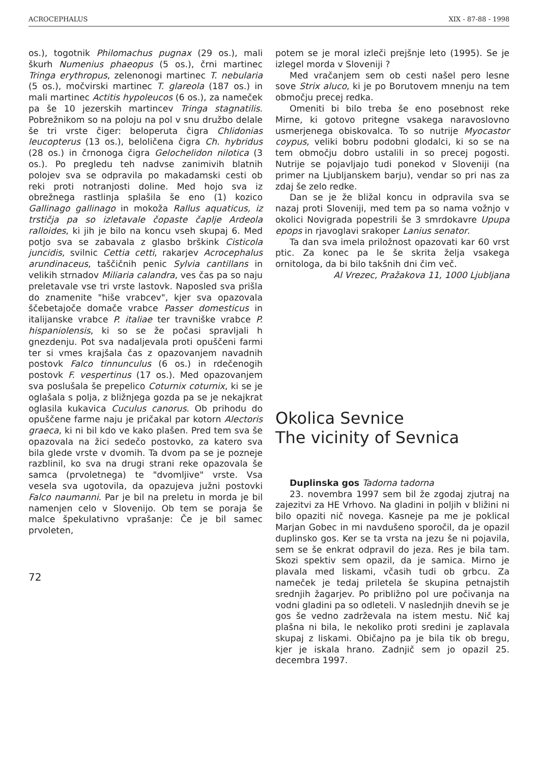ACROCEPHALUS XIX - 87-88 - 1998
os.), togotnik Philomachus pugnax (29 os.), mali škurh Numenius phaeopus (5 os.), črni martinec Tringa erythropus, zelenonogi martinec T. nebularia (5 os.), močvirski martinec T. glareola (187 os.) in mali martinec Actitis hypoleucos (6 os.), za nameček pa še 10 jezerskih martincev Tringa stagnatilis. Pobrežnikom so na poloju na pol v snu družbo delale še tri vrste čiger: beloperuta čigra Chlidonias leucopterus (13 os.), beloličena čigra Ch. hybridus (28 os.) in črnonoga čigra Gelochelidon nilotica (3 os.). Po pregledu teh nadvse zanimivih blatnih polojev sva se odpravila po makadamski cesti ob reki proti notranjosti doline. Med hojo sva iz obrežnega rastlinja splašila še eno (1) kozico Gallinago gallinago in mokoža Rallus aquaticus, iz trstičja pa so izletavale čopaste čaplje Ardeola ralloides, ki jih je bilo na koncu vseh skupaj 6. Med potjo sva se zabavala z glasbo brškink Cisticola juncidis, svilnic Cettia cetti, rakarjev Acrocephalus arundinaceus, taščičnih penic Sylvia cantillans in velikih strnadov Miliaria calandra, ves čas pa so naju preletavale vse tri vrste lastovk. Naposled sva prišla do znamenite "hiše vrabcev", kjer sva opazovala ščebetajoče domače vrabce Passer domesticus in italijanske vrabce P. italiae ter travniške vrabce P. hispaniolensis, ki so se že počasi spravljali h gnezdenju. Pot sva nadaljevala proti opuščeni farmi ter si vmes krajšala čas z opazovanjem navadnih postovk Falco tinnunculus (6 os.) in rdečenogih postovk F. vespertinus (17 os.). Med opazovanjem sva poslušala še prepelico Coturnix coturnix, ki se je oglašala s polja, z bližnjega gozda pa se je nekajkrat oglasila kukavica Cuculus canorus. Ob prihodu do opuščene farme naju je pričakal par kotorn Alectoris graeca, ki ni bil kdo ve kako plašen. Pred tem sva še opazovala na žici sedečo postovko, za katero sva bila glede vrste v dvomih. Ta dvom pa se je pozneje razblinil, ko sva na drugi strani reke opazovala še samca (prvoletnega) te "dvomljive" vrste. Vsa vesela sva ugotovila, da opazujeva južni postovki Falco naumanni. Par je bil na preletu in morda je bil namenjen celo v Slovenijo. Ob tem se poraja še malce špekulativno vprašanje: Če je bil samec prvoleten,
72
potem se je moral izleči prejšnje leto (1995). Se je izlegel morda v Sloveniji ?
Med vračanjem sem ob cesti našel pero lesne sove Strix aluco, ki je po Borutovem mnenju na tem območju precej redka.
Omeniti bi bilo treba še eno posebnost reke Mirne, ki gotovo pritegne vsakega naravoslovno usmerjenega obiskovalca. To so nutrije Myocastor coypus, veliki bobru podobni glodalci, ki so se na tem območju dobro ustalili in so precej pogosti. Nutrije se pojavljajo tudi ponekod v Sloveniji (na primer na Ljubljanskem barju), vendar so pri nas za zdaj še zelo redke.
Dan se je že bližal koncu in odpravila sva se nazaj proti Sloveniji, med tem pa so nama vožnjo v okolici Novigrada popestrili še 3 smrdokavre Upupa epops in rjavoglavi srakoper Lanius senator.
Ta dan sva imela priložnost opazovati kar 60 vrst ptic. Za konec pa le še skrita želja vsakega ornitologa, da bi bilo takšnih dni čim več.
Al Vrezec, Pražakova 11, 1000 Ljubljana
Okolica Sevnice
The vicinity of Sevnica
Duplinska gos Tadorna tadorna
23. novembra 1997 sem bil že zgodaj zjutraj na zajezitvi za HE Vrhovo. Na gladini in poljih v bližini ni bilo opaziti nič novega. Kasneje pa me je poklical Marjan Gobec in mi navdušeno sporočil, da je opazil duplinsko gos. Ker se ta vrsta na jezu še ni pojavila, sem se še enkrat odpravil do jeza. Res je bila tam. Skozi spektiv sem opazil, da je samica. Mirno je plavala med liskami, včasih tudi ob grbcu. Za nameček je tedaj priletela še skupina petnajstih srednjih žagarjev. Po približno pol ure počivanja na vodni gladini pa so odleteli. V naslednjih dnevih se je gos še vedno zadrževala na istem mestu. Nič kaj plašna ni bila, le nekoliko proti sredini je zaplavala skupaj z liskami. Običajno pa je bila tik ob bregu, kjer je iskala hrano. Zadnjič sem jo opazil 25. decembra 1997.